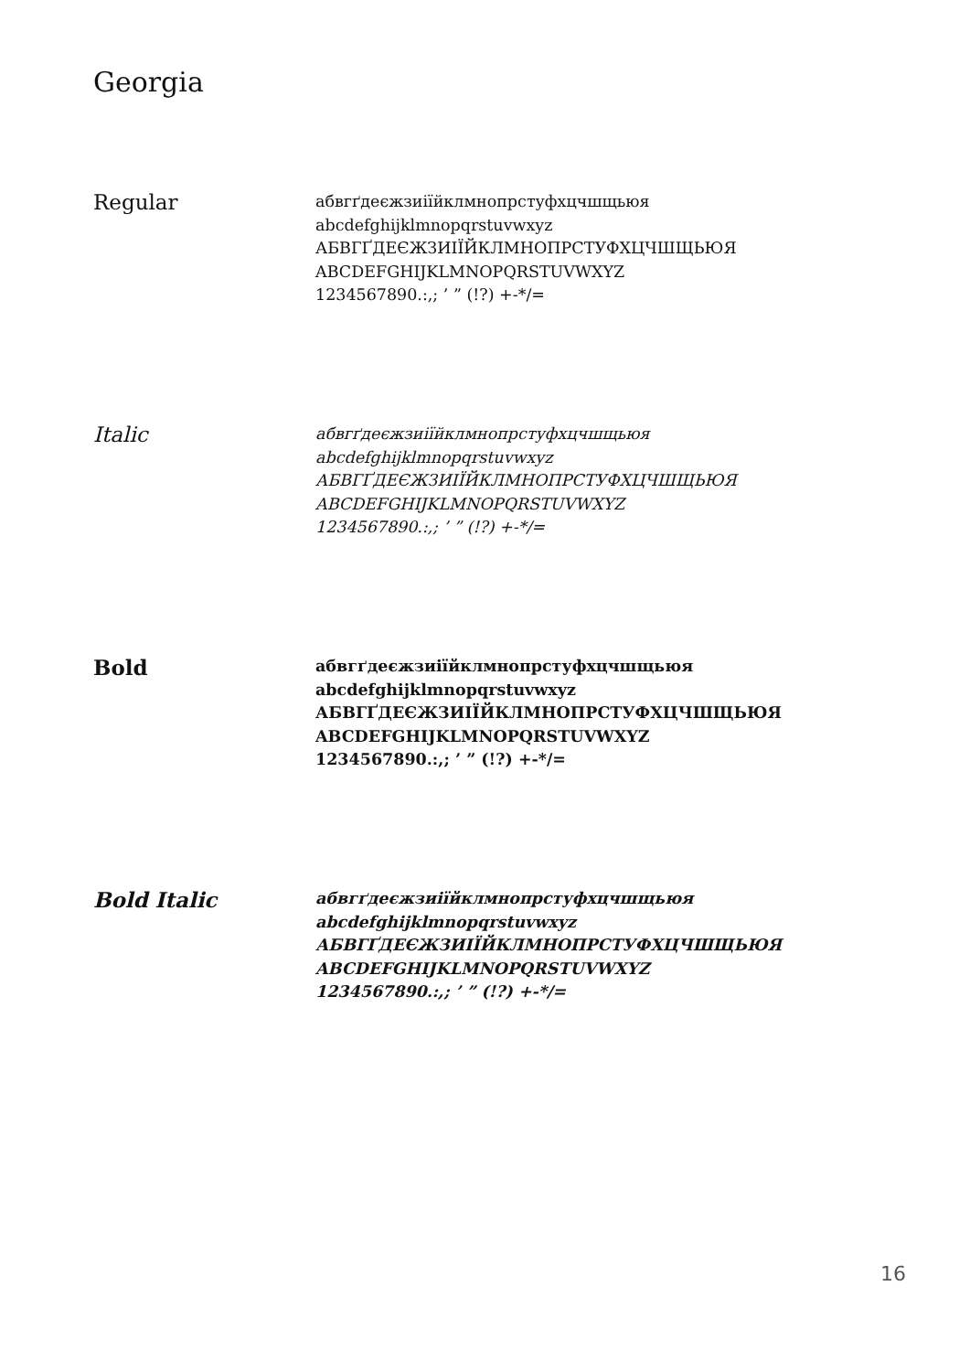Georgia
Regular
абвгґдеєжзиіїйклмнопрстуфхцчшщьюя
abcdefghijklmnopqrstuvwxyz
АБВГҐДЕЄЖЗИІЇЙКЛМНОПРСТУФХЦЧШЩЬЮЯ
ABCDEFGHIJKLMNOPQRSTUVWXYZ
1234567890.:,; ’ ” (!?) +-*/=
Italic
абвгґдеєжзиіїйклмнопрстуфхцчшщьюя
abcdefghijklmnopqrstuvwxyz
АБВГҐДЕЄЖЗИІЇЙКЛМНОПРСТУФХЦЧШЩЬЮЯ
ABCDEFGHIJKLMNOPQRSTUVWXYZ
1234567890.:,; ’ ” (!?) +-*/=
Bold
абвгґдеєжзиіїйклмнопрстуфхцчшщьюя
abcdefghijklmnopqrstuvwxyz
АБВГҐДЕЄЖЗИІЇЙКЛМНОПРСТУФХЦЧШЩЬЮЯ
ABCDEFGHIJKLMNOPQRSTUVWXYZ
1234567890.:,; ’ ” (!?) +-*/=
Bold Italic
абвгґдеєжзиіїйклмнопрстуфхцчшщьюя
abcdefghijklmnopqrstuvwxyz
АБВГҐДЕЄЖЗИІЇЙКЛМНОПРСТУФХЦЧШЩЬЮЯ
ABCDEFGHIJKLMNOPQRSTUVWXYZ
1234567890.:,; ’ ” (!?) +-*/=
16